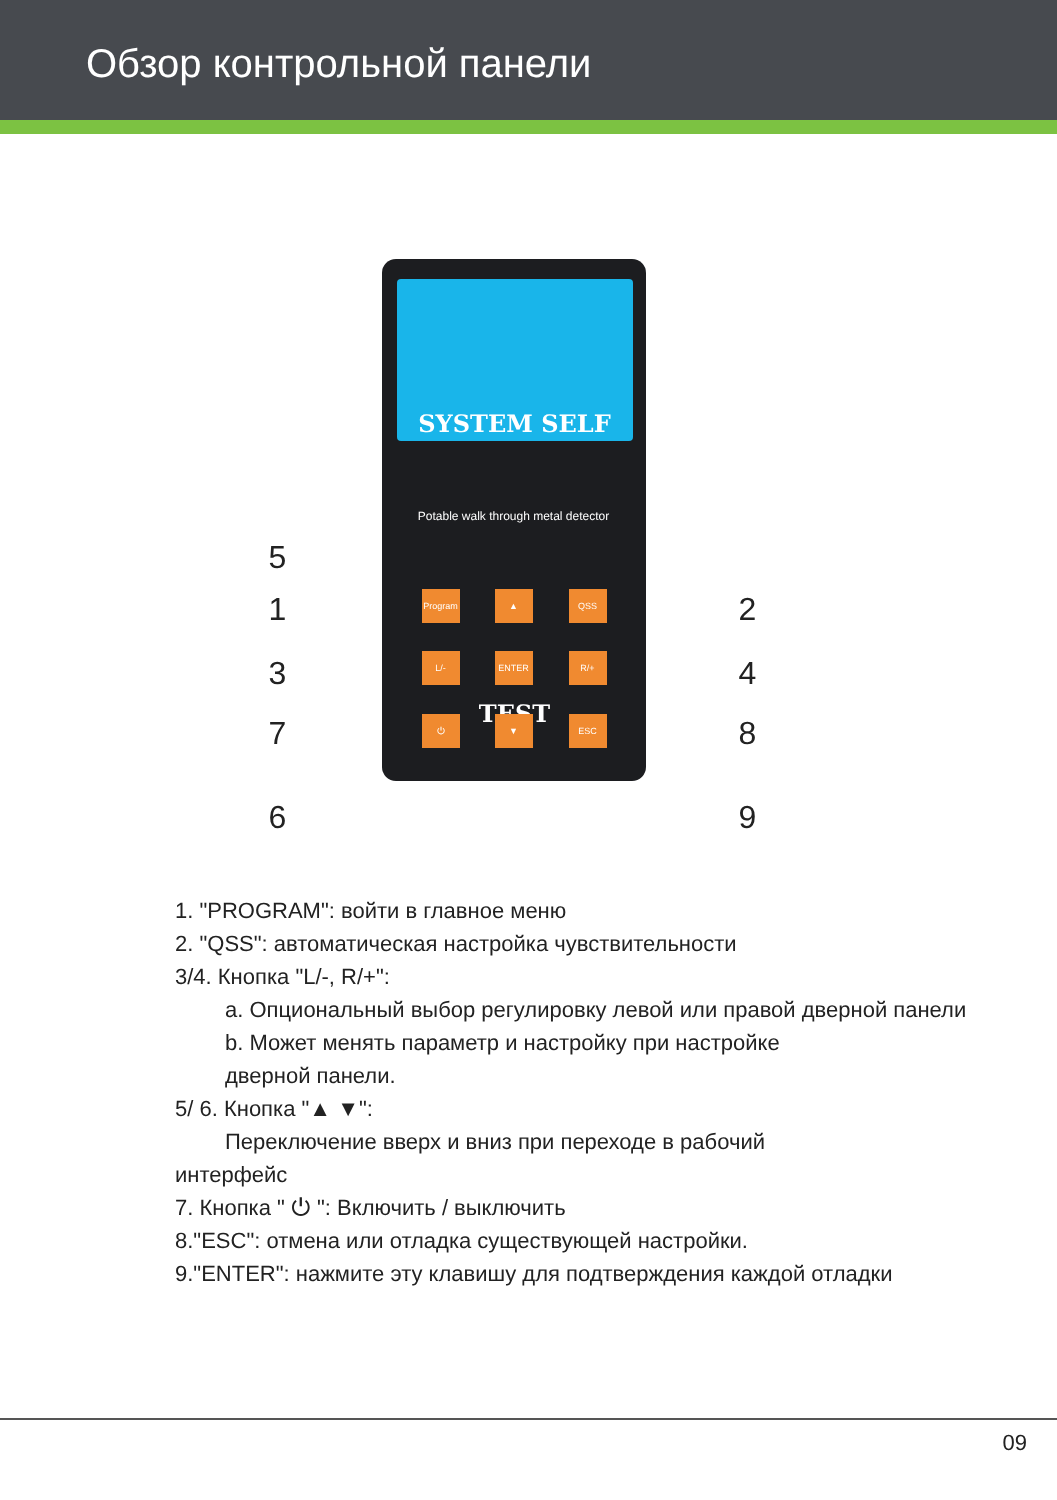Обзор контрольной панели
SYSTEM SELF TEST
Potable walk through metal detector
Program ▲ QSS
L/- ENTER R/+
⏻ ▼ ESC
5
1
3
7
6
2
4
8
9
1. "PROGRAM": войти в главное меню
2. "QSS": автоматическая настройка чувствительности
3/4. Кнопка "L/-, R/+":
a. Опциональный выбор регулировку левой или правой дверной панели
b. Может менять параметр и настройку при настройке
дверной панели.
5/ 6. Кнопка "▲ ▼":
Переключение вверх и вниз при переходе в рабочий
интерфейс
7. Кнопка " ⏻ ": Включить / выключить
8."ESC": отмена или отладка существующей настройки.
9."ENTER": нажмите эту клавишу для подтверждения каждой отладки
09